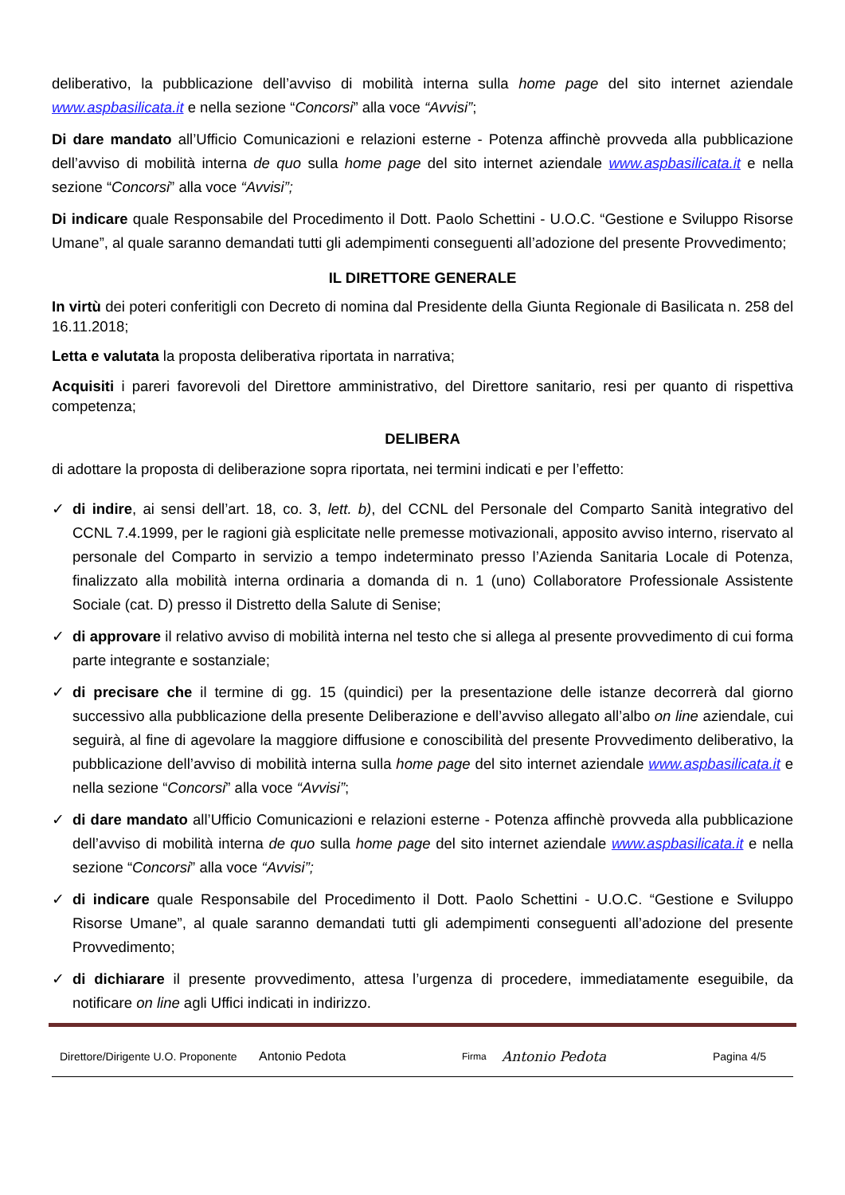deliberativo, la pubblicazione dell’avviso di mobilità interna sulla home page del sito internet aziendale www.aspbasilicata.it e nella sezione “Concorsi” alla voce “Avvisi”;
Di dare mandato all’Ufficio Comunicazioni e relazioni esterne - Potenza affinchè provveda alla pubblicazione dell’avviso di mobilità interna de quo sulla home page del sito internet aziendale www.aspbasilicata.it e nella sezione “Concorsi” alla voce “Avvisi”;
Di indicare quale Responsabile del Procedimento il Dott. Paolo Schettini - U.O.C. “Gestione e Sviluppo Risorse Umane”, al quale saranno demandati tutti gli adempimenti conseguenti all’adozione del presente Provvedimento;
IL DIRETTORE GENERALE
In virtù dei poteri conferitigli con Decreto di nomina dal Presidente della Giunta Regionale di Basilicata n. 258 del 16.11.2018;
Letta e valutata la proposta deliberativa riportata in narrativa;
Acquisiti i pareri favorevoli del Direttore amministrativo, del Direttore sanitario, resi per quanto di rispettiva competenza;
DELIBERA
di adottare la proposta di deliberazione sopra riportata, nei termini indicati e per l’effetto:
✓ di indire, ai sensi dell’art. 18, co. 3, lett. b), del CCNL del Personale del Comparto Sanità integrativo del CCNL 7.4.1999, per le ragioni già esplicitate nelle premesse motivazionali, apposito avviso interno, riservato al personale del Comparto in servizio a tempo indeterminato presso l’Azienda Sanitaria Locale di Potenza, finalizzato alla mobilità interna ordinaria a domanda di n. 1 (uno) Collaboratore Professionale Assistente Sociale (cat. D) presso il Distretto della Salute di Senise;
✓ di approvare il relativo avviso di mobilità interna nel testo che si allega al presente provvedimento di cui forma parte integrante e sostanziale;
✓ di precisare che il termine di gg. 15 (quindici) per la presentazione delle istanze decorrerà dal giorno successivo alla pubblicazione della presente Deliberazione e dell’avviso allegato all’albo on line aziendale, cui seguirà, al fine di agevolare la maggiore diffusione e conoscibilità del presente Provvedimento deliberativo, la pubblicazione dell’avviso di mobilità interna sulla home page del sito internet aziendale www.aspbasilicata.it e nella sezione “Concorsi” alla voce “Avvisi”;
✓ di dare mandato all’Ufficio Comunicazioni e relazioni esterne - Potenza affinchè provveda alla pubblicazione dell’avviso di mobilità interna de quo sulla home page del sito internet aziendale www.aspbasilicata.it e nella sezione “Concorsi” alla voce “Avvisi”;
✓ di indicare quale Responsabile del Procedimento il Dott. Paolo Schettini - U.O.C. “Gestione e Sviluppo Risorse Umane”, al quale saranno demandati tutti gli adempimenti conseguenti all’adozione del presente Provvedimento;
✓ di dichiarare il presente provvedimento, attesa l’urgenza di procedere, immediatamente eseguibile, da notificare on line agli Uffici indicati in indirizzo.
Direttore/Dirigente U.O. Proponente Antonio Pedota Firma Antonio Pedota Pagina 4/5